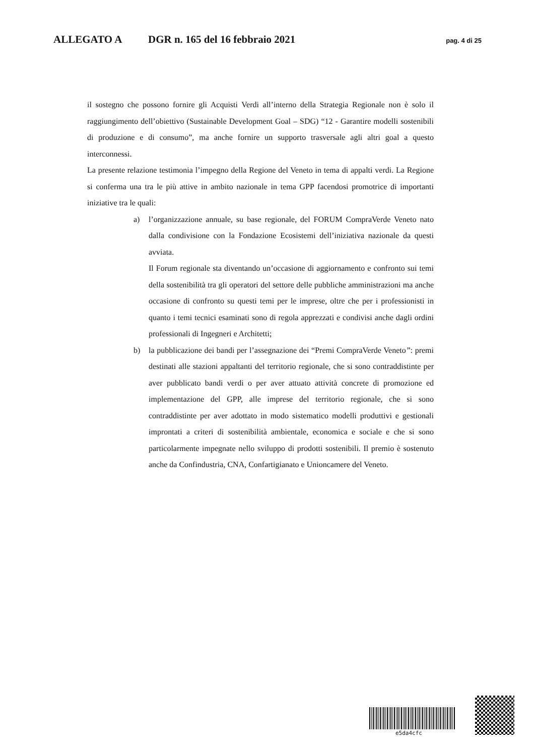ALLEGATO A DGR n. 165 del 16 febbraio 2021 pag. 4 di 25
il sostegno che possono fornire gli Acquisti Verdi all’interno della Strategia Regionale non è solo il raggiungimento dell’obiettivo (Sustainable Development Goal – SDG) “12 - Garantire modelli sostenibili di produzione e di consumo”, ma anche fornire un supporto trasversale agli altri goal a questo interconnessi.
La presente relazione testimonia l’impegno della Regione del Veneto in tema di appalti verdi. La Regione si conferma una tra le più attive in ambito nazionale in tema GPP facendosi promotrice di importanti iniziative tra le quali:
a) l’organizzazione annuale, su base regionale, del FORUM CompraVerde Veneto nato dalla condivisione con la Fondazione Ecosistemi dell’iniziativa nazionale da questi avviata.
Il Forum regionale sta diventando un’occasione di aggiornamento e confronto sui temi della sostenibilità tra gli operatori del settore delle pubbliche amministrazioni ma anche occasione di confronto su questi temi per le imprese, oltre che per i professionisti in quanto i temi tecnici esaminati sono di regola apprezzati e condivisi anche dagli ordini professionali di Ingegneri e Architetti;
b) la pubblicazione dei bandi per l’assegnazione dei “Premi CompraVerde Veneto”: premi destinati alle stazioni appaltanti del territorio regionale, che si sono contraddistinte per aver pubblicato bandi verdi o per aver attuato attività concrete di promozione ed implementazione del GPP, alle imprese del territorio regionale, che si sono contraddistinte per aver adottato in modo sistematico modelli produttivi e gestionali improntati a criteri di sostenibilità ambientale, economica e sociale e che si sono particolarmente impegnate nello sviluppo di prodotti sostenibili. Il premio è sostenuto anche da Confindustria, CNA, Confartigianato e Unioncamere del Veneto.
e5da4cfc